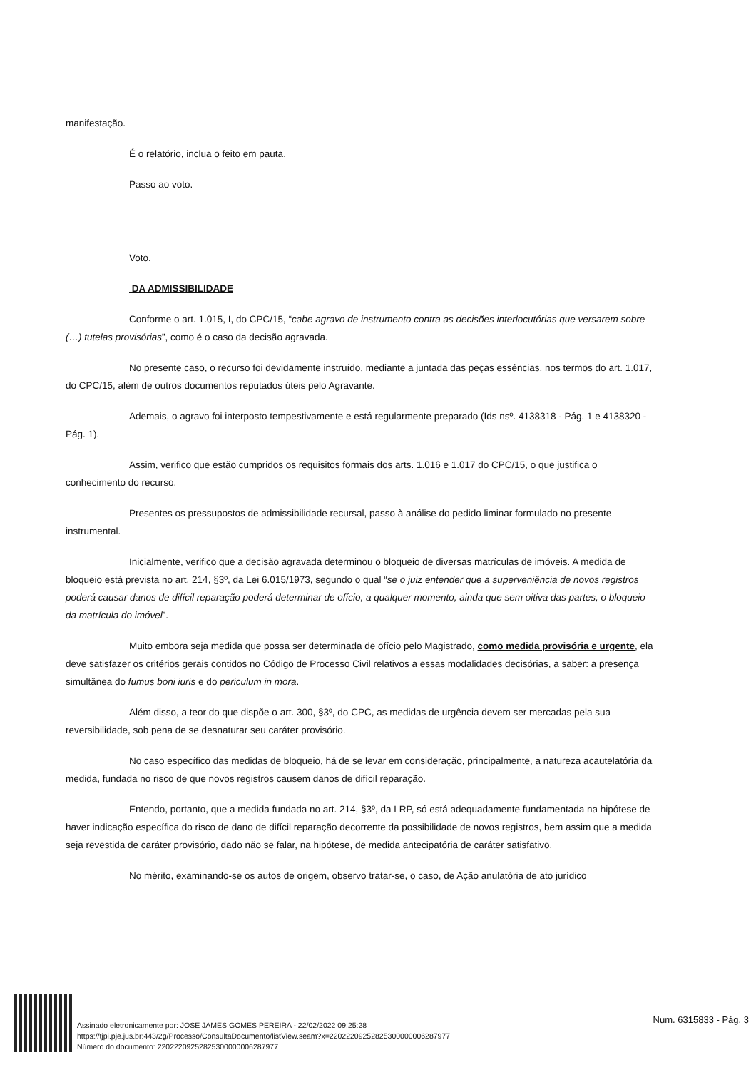manifestação.
É o relatório, inclua o feito em pauta.
Passo ao voto.
Voto.
DA ADMISSIBILIDADE
Conforme o art. 1.015, I, do CPC/15, “cabe agravo de instrumento contra as decisões interlocutórias que versarem sobre (…) tutelas provisórias”, como é o caso da decisão agravada.
No presente caso, o recurso foi devidamente instruído, mediante a juntada das peças essências, nos termos do art. 1.017, do CPC/15, além de outros documentos reputados úteis pelo Agravante.
Ademais, o agravo foi interposto tempestivamente e está regularmente preparado (Ids nsº. 4138318 - Pág. 1 e 4138320 - Pág. 1).
Assim, verifico que estão cumpridos os requisitos formais dos arts. 1.016 e 1.017 do CPC/15, o que justifica o conhecimento do recurso.
Presentes os pressupostos de admissibilidade recursal, passo à análise do pedido liminar formulado no presente instrumental.
Inicialmente, verifico que a decisão agravada determinou o bloqueio de diversas matrículas de imóveis. A medida de bloqueio está prevista no art. 214, §3º, da Lei 6.015/1973, segundo o qual “se o juiz entender que a superveniência de novos registros poderá causar danos de difícil reparação poderá determinar de ofício, a qualquer momento, ainda que sem oitiva das partes, o bloqueio da matrícula do imóvel”.
Muito embora seja medida que possa ser determinada de ofício pelo Magistrado, como medida provisória e urgente, ela deve satisfazer os critérios gerais contidos no Código de Processo Civil relativos a essas modalidades decisórias, a saber: a presença simultânea do fumus boni iuris e do periculum in mora.
Além disso, a teor do que dispõe o art. 300, §3º, do CPC, as medidas de urgência devem ser mercadas pela sua reversibilidade, sob pena de se desnaturar seu caráter provisório.
No caso específico das medidas de bloqueio, há de se levar em consideração, principalmente, a natureza acautelatória da medida, fundada no risco de que novos registros causem danos de difícil reparação.
Entendo, portanto, que a medida fundada no art. 214, §3º, da LRP, só está adequadamente fundamentada na hipótese de haver indicação específica do risco de dano de difícil reparação decorrente da possibilidade de novos registros, bem assim que a medida seja revestida de caráter provisório, dado não se falar, na hipótese, de medida antecipatória de caráter satisfativo.
No mérito, examinando-se os autos de origem, observo tratar-se, o caso, de Ação anulatória de ato jurídico
Assinado eletronicamente por: JOSE JAMES GOMES PEREIRA - 22/02/2022 09:25:28
https://tjpi.pje.jus.br:443/2g/Processo/ConsultaDocumento/listView.seam?x=22022209252825300000006287977
Número do documento: 22022209252825300000006287977
Num. 6315833 - Pág. 3